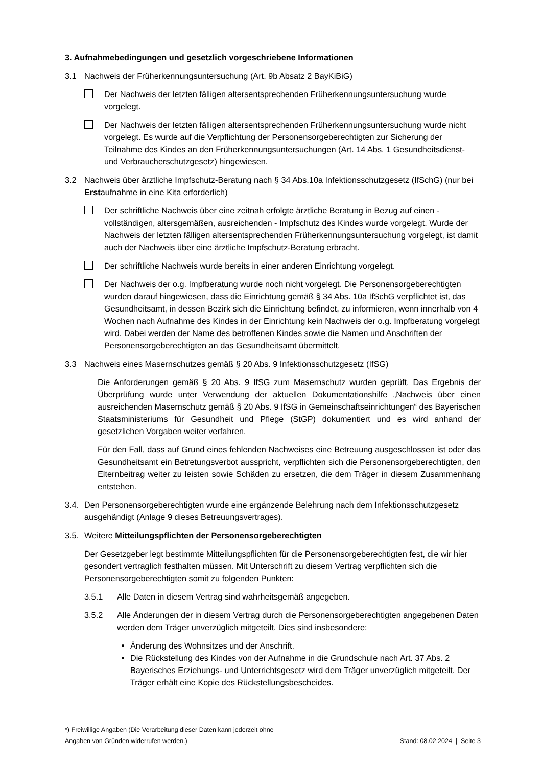3. Aufnahmebedingungen und gesetzlich vorgeschriebene Informationen
3.1 Nachweis der Früherkennungsuntersuchung (Art. 9b Absatz 2 BayKiBiG)
Der Nachweis der letzten fälligen altersentsprechenden Früherkennungsuntersuchung wurde vorgelegt.
Der Nachweis der letzten fälligen altersentsprechenden Früherkennungsuntersuchung wurde nicht vorgelegt. Es wurde auf die Verpflichtung der Personensorgeberechtigten zur Sicherung der Teilnahme des Kindes an den Früherkennungsuntersuchungen (Art. 14 Abs. 1 Gesundheitsdienst- und Verbraucherschutzgesetz) hingewiesen.
3.2 Nachweis über ärztliche Impfschutz-Beratung nach § 34 Abs.10a Infektionsschutzgesetz (IfSchG) (nur bei Erstaufnahme in eine Kita erforderlich)
Der schriftliche Nachweis über eine zeitnah erfolgte ärztliche Beratung in Bezug auf einen - vollständigen, altersgemäßen, ausreichenden - Impfschutz des Kindes wurde vorgelegt. Wurde der Nachweis der letzten fälligen altersentsprechenden Früherkennungsuntersuchung vorgelegt, ist damit auch der Nachweis über eine ärztliche Impfschutz-Beratung erbracht.
Der schriftliche Nachweis wurde bereits in einer anderen Einrichtung vorgelegt.
Der Nachweis der o.g. Impfberatung wurde noch nicht vorgelegt. Die Personensorgeberechtigten wurden darauf hingewiesen, dass die Einrichtung gemäß § 34 Abs. 10a IfSchG verpflichtet ist, das Gesundheitsamt, in dessen Bezirk sich die Einrichtung befindet, zu informieren, wenn innerhalb von 4 Wochen nach Aufnahme des Kindes in der Einrichtung kein Nachweis der o.g. Impfberatung vorgelegt wird. Dabei werden der Name des betroffenen Kindes sowie die Namen und Anschriften der Personensorgeberechtigten an das Gesundheitsamt übermittelt.
3.3 Nachweis eines Masernschutzes gemäß § 20 Abs. 9 Infektionsschutzgesetz (IfSG)
Die Anforderungen gemäß § 20 Abs. 9 IfSG zum Masernschutz wurden geprüft. Das Ergebnis der Überprüfung wurde unter Verwendung der aktuellen Dokumentationshilfe „Nachweis über einen ausreichenden Masernschutz gemäß § 20 Abs. 9 IfSG in Gemeinschaftseinrichtungen“ des Bayerischen Staatsministeriums für Gesundheit und Pflege (StGP) dokumentiert und es wird anhand der gesetzlichen Vorgaben weiter verfahren.
Für den Fall, dass auf Grund eines fehlenden Nachweises eine Betreuung ausgeschlossen ist oder das Gesundheitsamt ein Betretungsverbot ausspricht, verpflichten sich die Personensorgeberechtigten, den Elternbeitrag weiter zu leisten sowie Schäden zu ersetzen, die dem Träger in diesem Zusammenhang entstehen.
3.4. Den Personensorgeberechtigten wurde eine ergänzende Belehrung nach dem Infektionsschutzgesetz ausgehändigt (Anlage 9 dieses Betreuungsvertrages).
3.5. Weitere Mitteilungspflichten der Personensorgeberechtigten
Der Gesetzgeber legt bestimmte Mitteilungspflichten für die Personensorgeberechtigten fest, die wir hier gesondert vertraglich festhalten müssen. Mit Unterschrift zu diesem Vertrag verpflichten sich die Personensorgeberechtigten somit zu folgenden Punkten:
3.5.1 Alle Daten in diesem Vertrag sind wahrheitsgemäß angegeben.
3.5.2 Alle Änderungen der in diesem Vertrag durch die Personensorgeberechtigten angegebenen Daten werden dem Träger unverzüglich mitgeteilt. Dies sind insbesondere:
Änderung des Wohnsitzes und der Anschrift.
Die Rückstellung des Kindes von der Aufnahme in die Grundschule nach Art. 37 Abs. 2 Bayerisches Erziehungs- und Unterrichtsgesetz wird dem Träger unverzüglich mitgeteilt. Der Träger erhält eine Kopie des Rückstellungsbescheides.
*) Freiwillige Angaben (Die Verarbeitung dieser Daten kann jederzeit ohne
Angaben von Gründen widerrufen werden.)
Stand: 08.02.2024 | Seite 3